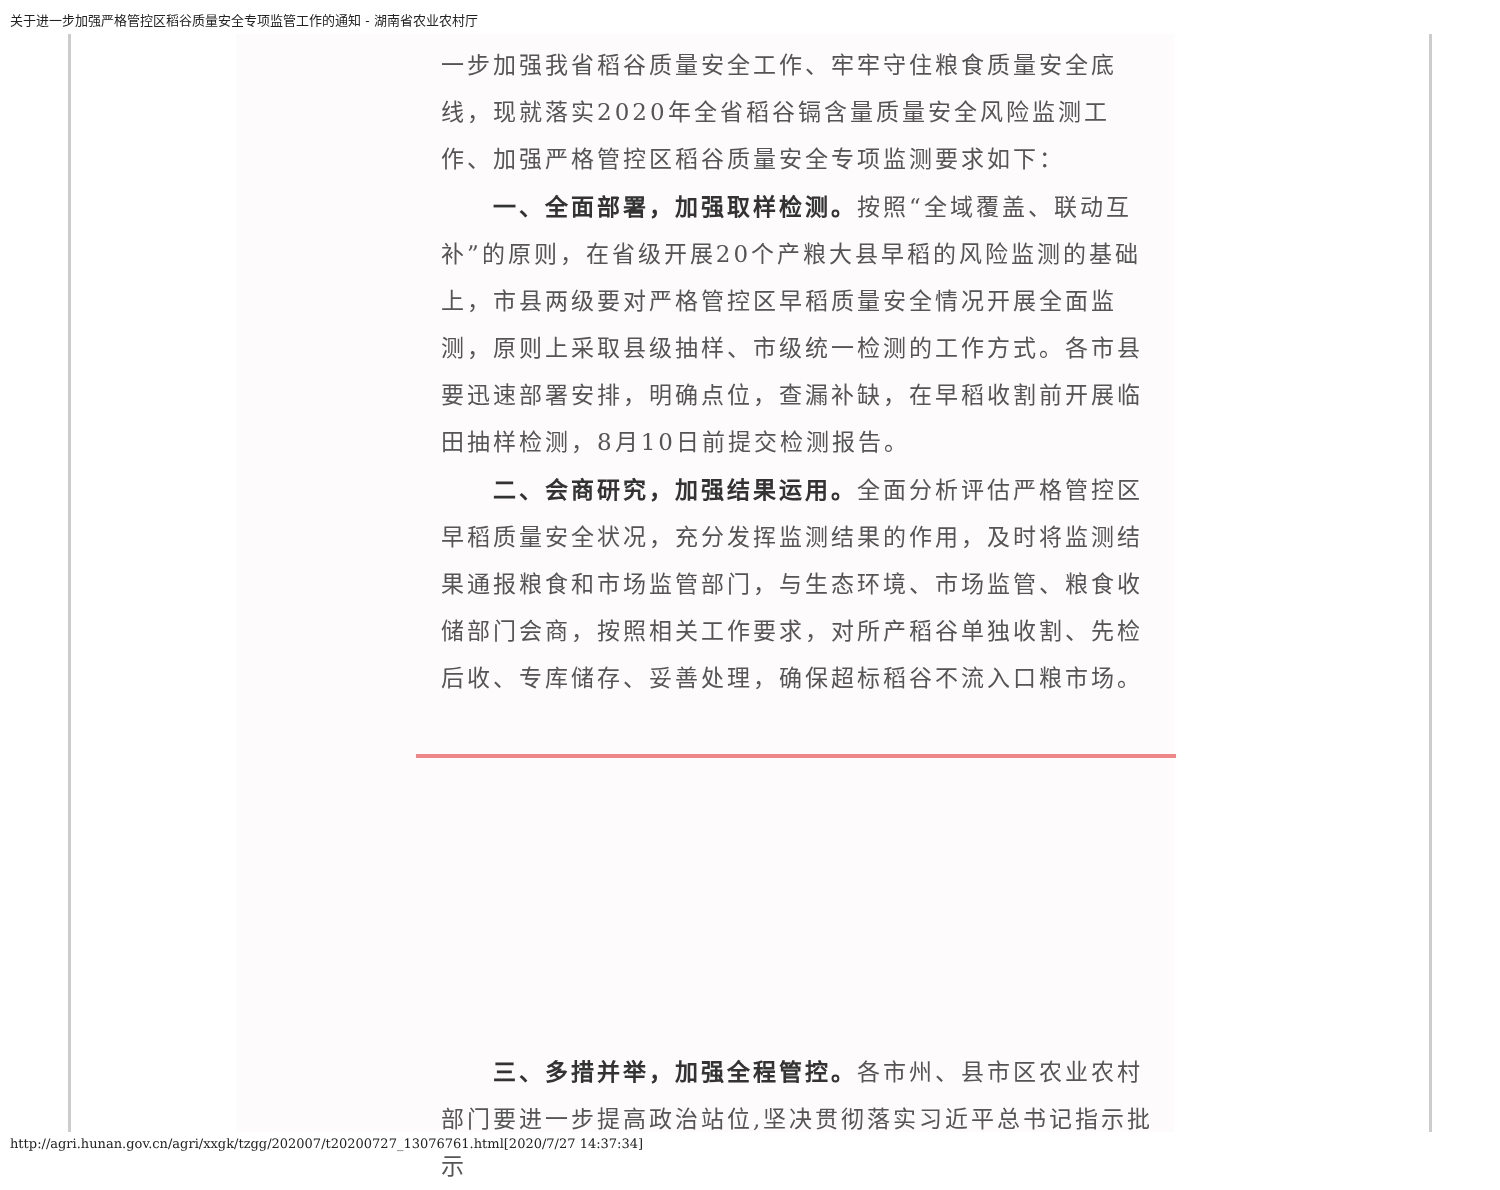关于进一步加强严格管控区稻谷质量安全专项监管工作的通知 - 湖南省农业农村厅
一步加强我省稻谷质量安全工作、牢牢守住粮食质量安全底线，现就落实2020年全省稻谷镉含量质量安全风险监测工作、加强严格管控区稻谷质量安全专项监测要求如下：
一、全面部署，加强取样检测。按照“全域覆盖、联动互补”的原则，在省级开展20个产粮大县早稻的风险监测的基础上，市县两级要对严格管控区早稻质量安全情况开展全面监测，原则上采取县级抽样、市级统一检测的工作方式。各市县要迅速部署安排，明确点位，查漏补缺，在早稻收割前开展临田抽样检测，8月10日前提交检测报告。
二、会商研究，加强结果运用。全面分析评估严格管控区早稻质量安全状况，充分发挥监测结果的作用，及时将监测结果通报粮食和市场监管部门，与生态环境、市场监管、粮食收储部门会商，按照相关工作要求，对所产稻谷单独收割、先检后收、专库储存、妥善处理，确保超标稻谷不流入口粮市场。
三、多措并举，加强全程管控。各市州、县市区农业农村部门要进一步提高政治站位,坚决贯彻落实习近平总书记指示批示
http://agri.hunan.gov.cn/agri/xxgk/tzgg/202007/t20200727_13076761.html[2020/7/27 14:37:34]